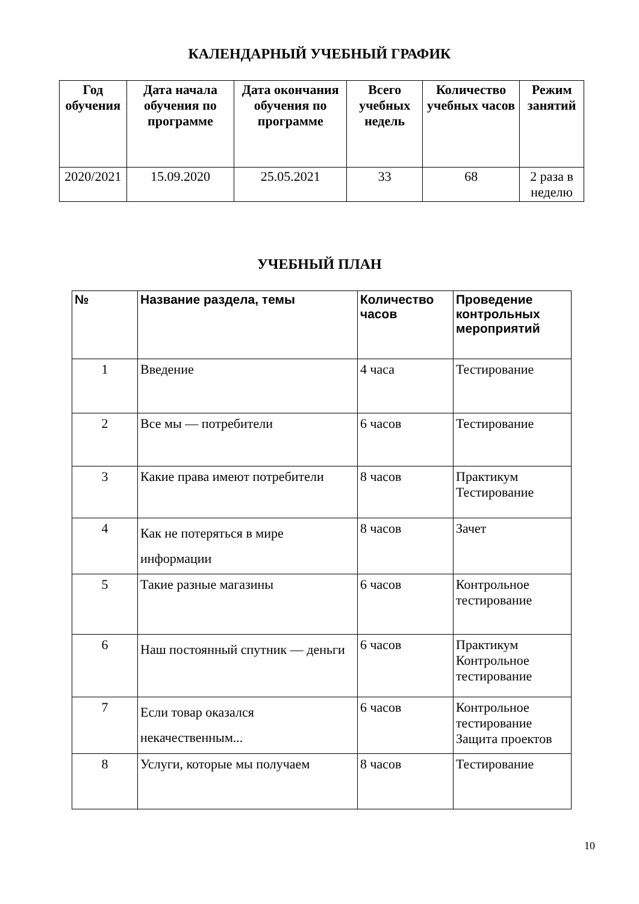КАЛЕНДАРНЫЙ УЧЕБНЫЙ ГРАФИК
| Год обучения | Дата начала обучения по программе | Дата окончания обучения по программе | Всего учебных недель | Количество учебных часов | Режим занятий |
| --- | --- | --- | --- | --- | --- |
| 2020/2021 | 15.09.2020 | 25.05.2021 | 33 | 68 | 2 раза в неделю |
УЧЕБНЫЙ ПЛАН
| № | Название раздела, темы | Количество часов | Проведение контрольных мероприятий |
| --- | --- | --- | --- |
| 1 | Введение | 4 часа | Тестирование |
| 2 | Все мы — потребители | 6 часов | Тестирование |
| 3 | Какие права имеют потребители | 8 часов | Практикум Тестирование |
| 4 | Как не потеряться в мире информации | 8 часов | Зачет |
| 5 | Такие разные магазины | 6 часов | Контрольное тестирование |
| 6 | Наш постоянный спутник — деньги | 6 часов | Практикум Контрольное тестирование |
| 7 | Если товар оказался некачественным... | 6 часов | Контрольное тестирование Защита проектов |
| 8 | Услуги, которые мы получаем | 8 часов | Тестирование |
10